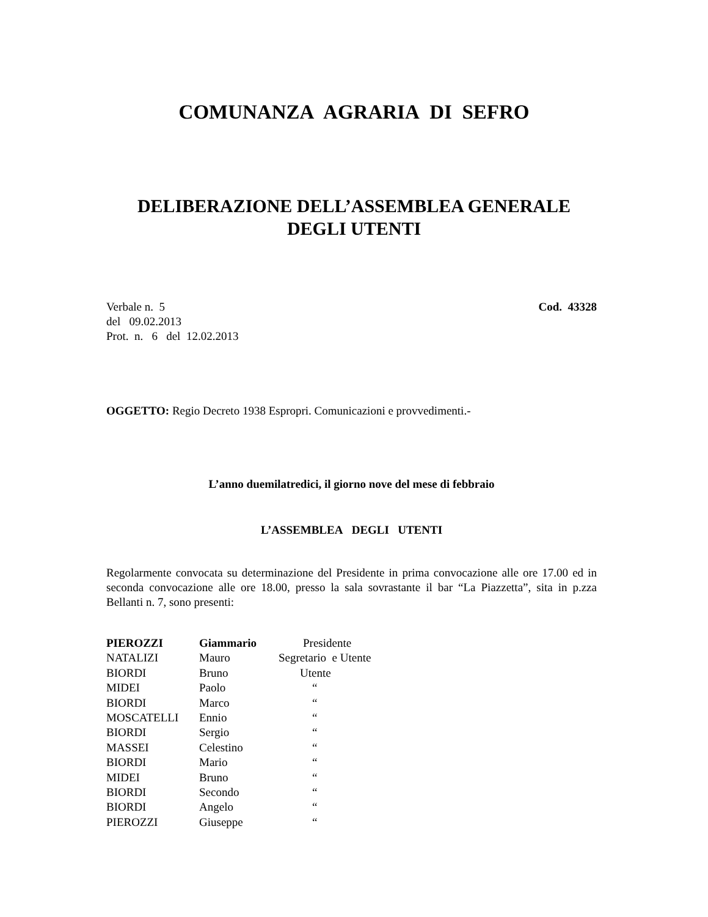COMUNANZA AGRARIA DI SEFRO
DELIBERAZIONE DELL’ASSEMBLEA GENERALE
DEGLI UTENTI
Verbale n. 5 Cod. 43328
del 09.02.2013
Prot. n. 6 del 12.02.2013
OGGETTO: Regio Decreto 1938 Espropri. Comunicazioni e provvedimenti.-
L’anno duemilatredici, il giorno nove del mese di febbraio
L’ASSEMBLEA DEGLI UTENTI
Regolarmente convocata su determinazione del Presidente in prima convocazione alle ore 17.00 ed in seconda convocazione alle ore 18.00, presso la sala sovrastante il bar “La Piazzetta”, sita in p.zza Bellanti n. 7, sono presenti:
| PIEROZZI | Giammario | Presidente |
| NATALIZI | Mauro | Segretario e Utente |
| BIORDI | Bruno | Utente |
| MIDEI | Paolo | “ |
| BIORDI | Marco | “ |
| MOSCATELLI | Ennio | “ |
| BIORDI | Sergio | “ |
| MASSEI | Celestino | “ |
| BIORDI | Mario | “ |
| MIDEI | Bruno | “ |
| BIORDI | Secondo | “ |
| BIORDI | Angelo | “ |
| PIEROZZI | Giuseppe | “ |